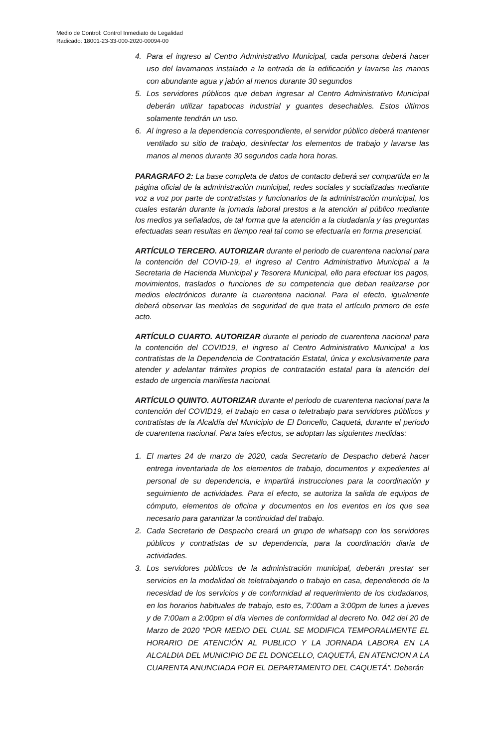Medio de Control: Control Inmediato de Legalidad
Radicado: 18001-23-33-000-2020-00094-00
4. Para el ingreso al Centro Administrativo Municipal, cada persona deberá hacer uso del lavamanos instalado a la entrada de la edificación y lavarse las manos con abundante agua y jabón al menos durante 30 segundos
5. Los servidores públicos que deban ingresar al Centro Administrativo Municipal deberán utilizar tapabocas industrial y guantes desechables. Estos últimos solamente tendrán un uso.
6. Al ingreso a la dependencia correspondiente, el servidor público deberá mantener ventilado su sitio de trabajo, desinfectar los elementos de trabajo y lavarse las manos al menos durante 30 segundos cada hora horas.
PARAGRAFO 2: La base completa de datos de contacto deberá ser compartida en la página oficial de la administración municipal, redes sociales y socializadas mediante voz a voz por parte de contratistas y funcionarios de la administración municipal, los cuales estarán durante la jornada laboral prestos a la atención al público mediante los medios ya señalados, de tal forma que la atención a la ciudadanía y las preguntas efectuadas sean resultas en tiempo real tal como se efectuaría en forma presencial.
ARTÍCULO TERCERO. AUTORIZAR durante el periodo de cuarentena nacional para la contención del COVID-19, el ingreso al Centro Administrativo Municipal a la Secretaria de Hacienda Municipal y Tesorera Municipal, ello para efectuar los pagos, movimientos, traslados o funciones de su competencia que deban realizarse por medios electrónicos durante la cuarentena nacional. Para el efecto, igualmente deberá observar las medidas de seguridad de que trata el artículo primero de este acto.
ARTÍCULO CUARTO. AUTORIZAR durante el periodo de cuarentena nacional para la contención del COVID19, el ingreso al Centro Administrativo Municipal a los contratistas de la Dependencia de Contratación Estatal, única y exclusivamente para atender y adelantar trámites propios de contratación estatal para la atención del estado de urgencia manifiesta nacional.
ARTÍCULO QUINTO. AUTORIZAR durante el periodo de cuarentena nacional para la contención del COVID19, el trabajo en casa o teletrabajo para servidores públicos y contratistas de la Alcaldía del Municipio de El Doncello, Caquetá, durante el periodo de cuarentena nacional. Para tales efectos, se adoptan las siguientes medidas:
1. El martes 24 de marzo de 2020, cada Secretario de Despacho deberá hacer entrega inventariada de los elementos de trabajo, documentos y expedientes al personal de su dependencia, e impartirá instrucciones para la coordinación y seguimiento de actividades. Para el efecto, se autoriza la salida de equipos de cómputo, elementos de oficina y documentos en los eventos en los que sea necesario para garantizar la continuidad del trabajo.
2. Cada Secretario de Despacho creará un grupo de whatsapp con los servidores públicos y contratistas de su dependencia, para la coordinación diaria de actividades.
3. Los servidores públicos de la administración municipal, deberán prestar ser servicios en la modalidad de teletrabajando o trabajo en casa, dependiendo de la necesidad de los servicios y de conformidad al requerimiento de los ciudadanos, en los horarios habituales de trabajo, esto es, 7:00am a 3:00pm de lunes a jueves y de 7:00am a 2:00pm el día viernes de conformidad al decreto No. 042 del 20 de Marzo de 2020 “POR MEDIO DEL CUAL SE MODIFICA TEMPORALMENTE EL HORARIO DE ATENCIÓN AL PUBLICO Y LA JORNADA LABORA EN LA ALCALDIA DEL MUNICIPIO DE EL DONCELLO, CAQUETÁ, EN ATENCION A LA CUARENTA ANUNCIADA POR EL DEPARTAMENTO DEL CAQUETÁ”. Deberán